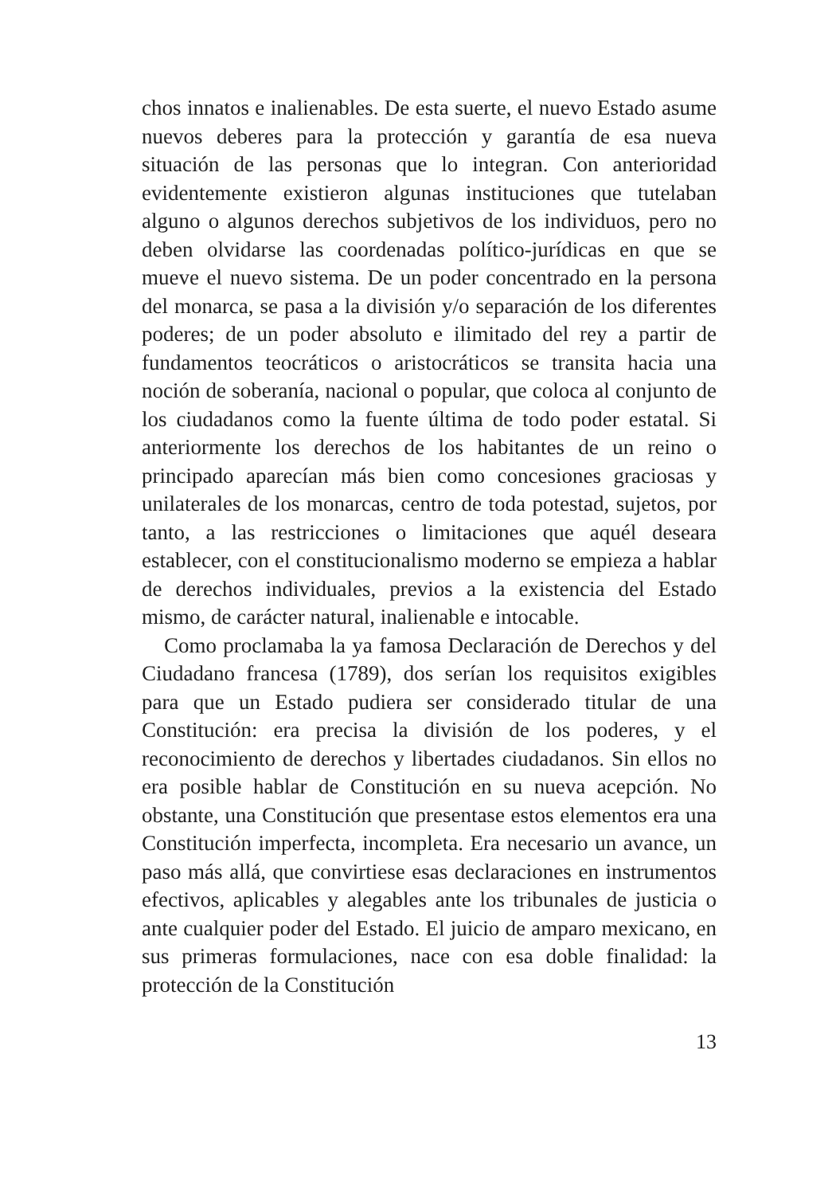chos innatos e inalienables. De esta suerte, el nuevo Estado asume nuevos deberes para la protección y garantía de esa nueva situación de las personas que lo integran. Con anterioridad evidentemente existieron algunas instituciones que tutelaban alguno o algunos derechos subjetivos de los individuos, pero no deben olvidarse las coordenadas político-jurídicas en que se mueve el nuevo sistema. De un poder concentrado en la persona del monarca, se pasa a la división y/o separación de los diferentes poderes; de un poder absoluto e ilimitado del rey a partir de fundamentos teocráticos o aristocráticos se transita hacia una noción de soberanía, nacional o popular, que coloca al conjunto de los ciudadanos como la fuente última de todo poder estatal. Si anteriormente los derechos de los habitantes de un reino o principado aparecían más bien como concesiones graciosas y unilaterales de los monarcas, centro de toda potestad, sujetos, por tanto, a las restricciones o limitaciones que aquél deseara establecer, con el constitucionalismo moderno se empieza a hablar de derechos individuales, previos a la existencia del Estado mismo, de carácter natural, inalienable e intocable.
Como proclamaba la ya famosa Declaración de Derechos y del Ciudadano francesa (1789), dos serían los requisitos exigibles para que un Estado pudiera ser considerado titular de una Constitución: era precisa la división de los poderes, y el reconocimiento de derechos y libertades ciudadanos. Sin ellos no era posible hablar de Constitución en su nueva acepción. No obstante, una Constitución que presentase estos elementos era una Constitución imperfecta, incompleta. Era necesario un avance, un paso más allá, que convirtiese esas declaraciones en instrumentos efectivos, aplicables y alegables ante los tribunales de justicia o ante cualquier poder del Estado. El juicio de amparo mexicano, en sus primeras formulaciones, nace con esa doble finalidad: la protección de la Constitución
13